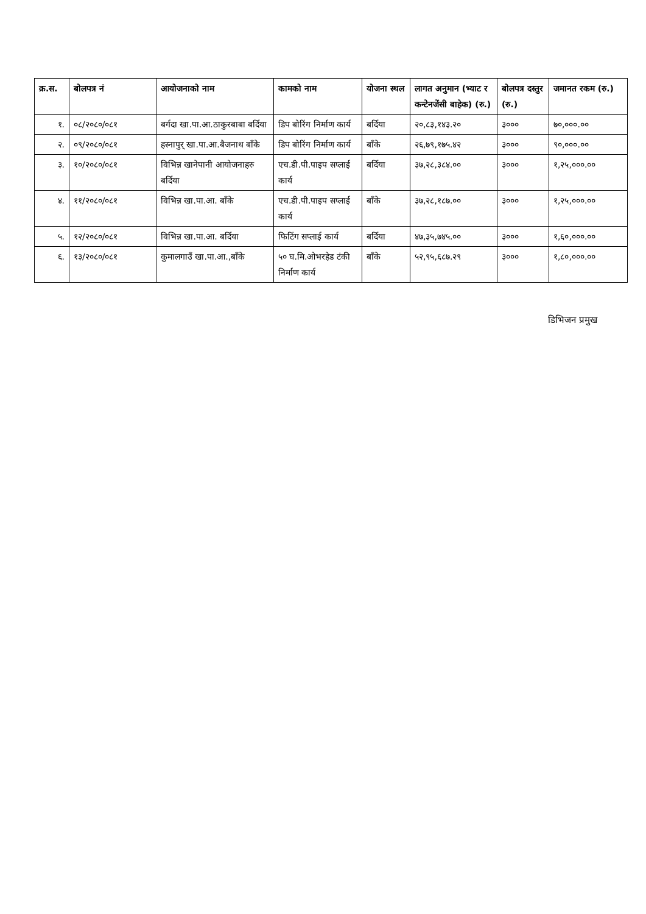| क्र.स. | बोलपत्र नं | आयोजनाको नाम | कामको नाम | योजना स्थल | लागत अनुमान (भ्याट र कन्टेनजेंसी बाहेक) (रु.) | बोलपत्र दस्तुर (रु.) | जमानत रकम (रु.) |
| --- | --- | --- | --- | --- | --- | --- | --- |
| १. | ०८/२०८०/०८१ | बर्गदा खा.पा.आ.ठाकुरबाबा बर्दिया | डिप बोरिंग निर्माण कार्य | बर्दिया | २०,८३,१४३.२० | ३००० | ७०,०००.०० |
| २. | ०९/२०८०/०८१ | हस्नापुर् खा.पा.आ.बैजनाथ बाँके | डिप बोरिंग निर्माण कार्य | बाँके | २६,७९,१७५.४२ | ३००० | ९०,०००.०० |
| ३. | १०/२०८०/०८१ | विभिन्न खानेपानी आयोजनाहरु बर्दिया | एच.डी.पी.पाइप सप्लाई कार्य | बर्दिया | ३७,२८,३८४.०० | ३००० | १,२५,०००.०० |
| ४. | ११/२०८०/०८१ | विभिन्न खा.पा.आ. बाँके | एच.डी.पी.पाइप सप्लाई कार्य | बाँके | ३७,२८,१८७.०० | ३००० | १,२५,०००.०० |
| ५. | १२/२०८०/०८१ | विभिन्न खा.पा.आ. बर्दिया | फिटिंग सप्लाई कार्य | बर्दिया | ४७,३५,७४५.०० | ३००० | १,६०,०००.०० |
| ६. | १३/२०८०/०८१ | कुमालगाउँ खा.पा.आ.,बाँके | ५० घ.मि.ओभरहेड टंकी निर्माण कार्य | बाँके | ५२,९५,६८७.२९ | ३००० | १,८०,०००.०० |
डिभिजन प्रमुख